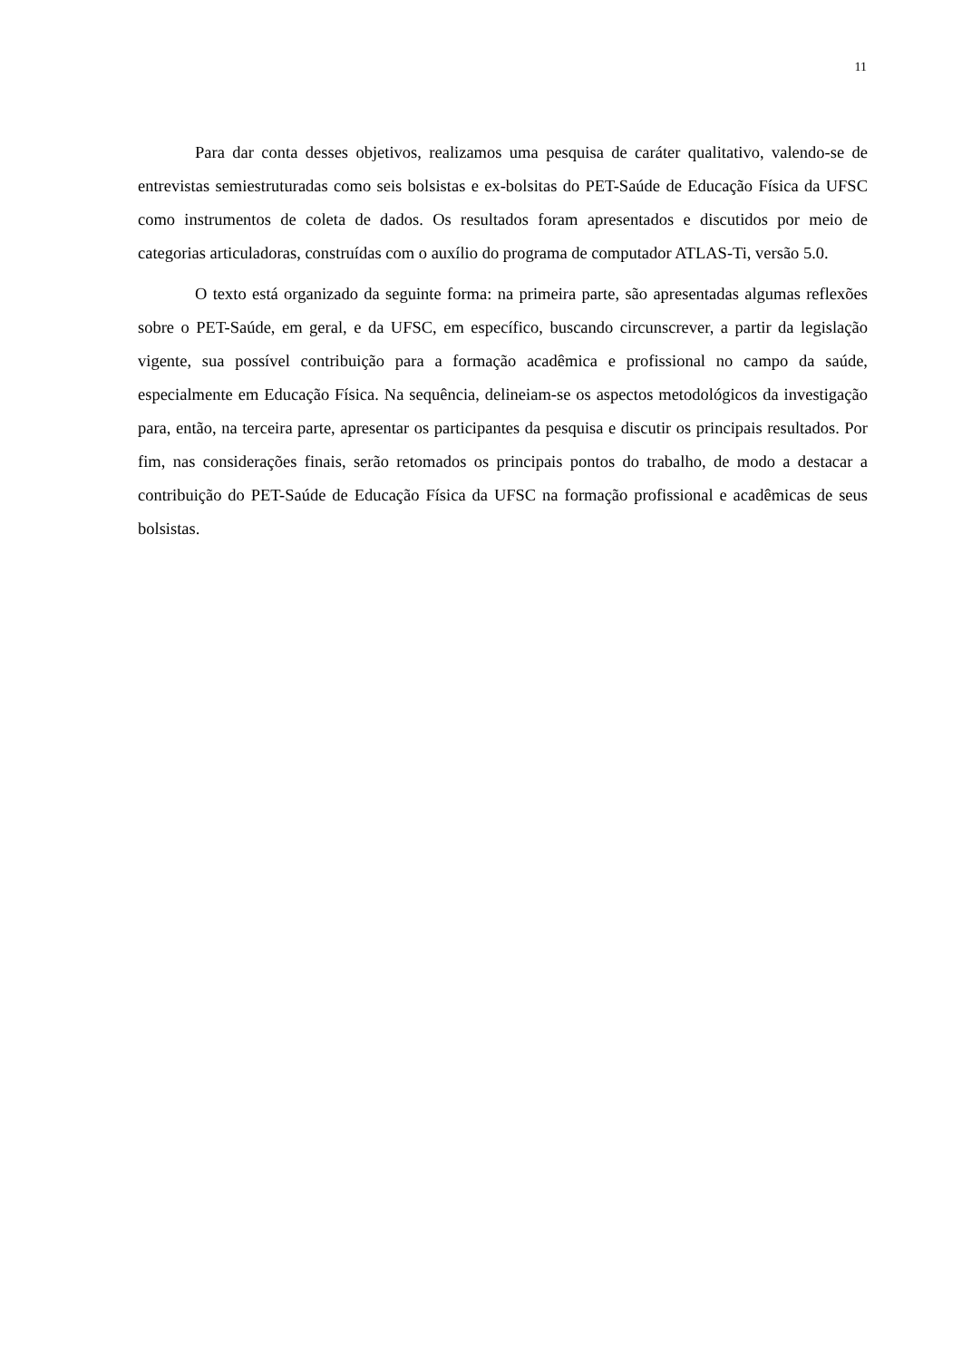11
Para dar conta desses objetivos, realizamos uma pesquisa de caráter qualitativo, valendo-se de entrevistas semiestruturadas como seis bolsistas e ex-bolsitas do PET-Saúde de Educação Física da UFSC como instrumentos de coleta de dados. Os resultados foram apresentados e discutidos por meio de categorias articuladoras, construídas com o auxílio do programa de computador ATLAS-Ti, versão 5.0.
O texto está organizado da seguinte forma: na primeira parte, são apresentadas algumas reflexões sobre o PET-Saúde, em geral, e da UFSC, em específico, buscando circunscrever, a partir da legislação vigente, sua possível contribuição para a formação acadêmica e profissional no campo da saúde, especialmente em Educação Física. Na sequência, delineiam-se os aspectos metodológicos da investigação para, então, na terceira parte, apresentar os participantes da pesquisa e discutir os principais resultados. Por fim, nas considerações finais, serão retomados os principais pontos do trabalho, de modo a destacar a contribuição do PET-Saúde de Educação Física da UFSC na formação profissional e acadêmicas de seus bolsistas.